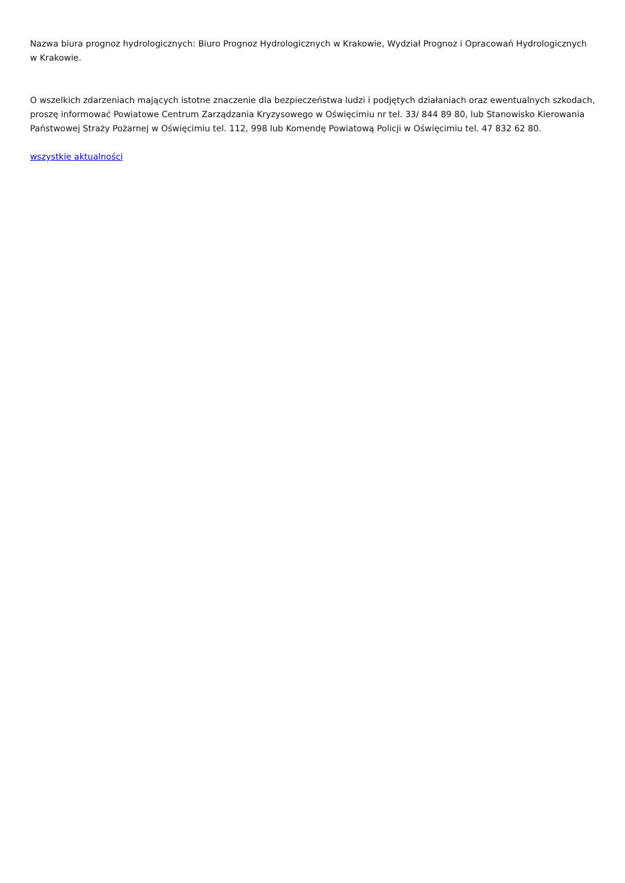Nazwa biura prognoz hydrologicznych: Biuro Prognoz Hydrologicznych w Krakowie, Wydział Prognoz i Opracowań Hydrologicznych w Krakowie.
O wszelkich zdarzeniach mających istotne znaczenie dla bezpieczeństwa ludzi i podjętych działaniach oraz ewentualnych szkodach, proszę informować Powiatowe Centrum Zarządzania Kryzysowego w Oświęcimiu nr tel. 33/ 844 89 80, lub Stanowisko Kierowania Państwowej Straży Pożarnej w Oświęcimiu tel. 112, 998 lub Komendę Powiatową Policji w Oświęcimiu tel. 47 832 62 80.
wszystkie aktualności